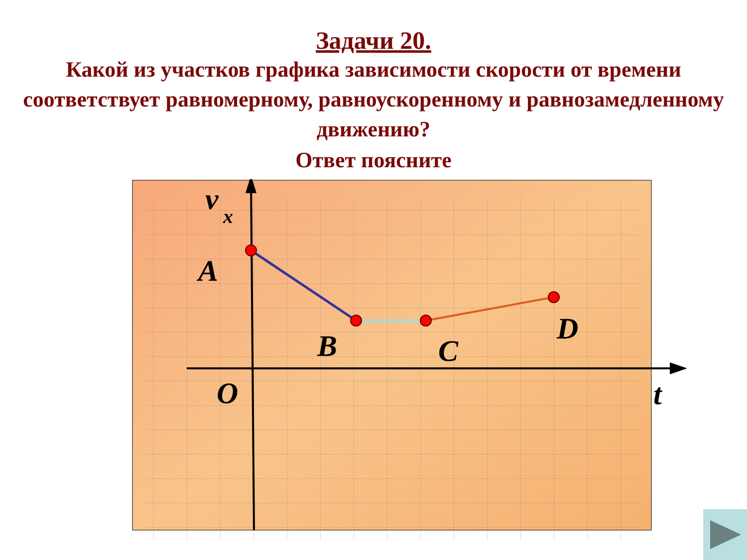Задачи 20.
Какой из участков графика зависимости скорости от времени соответствует равномерному, равноускоренному и равнозамедленному движению?
Ответ поясните
v
x
A
B
C
D
O
t